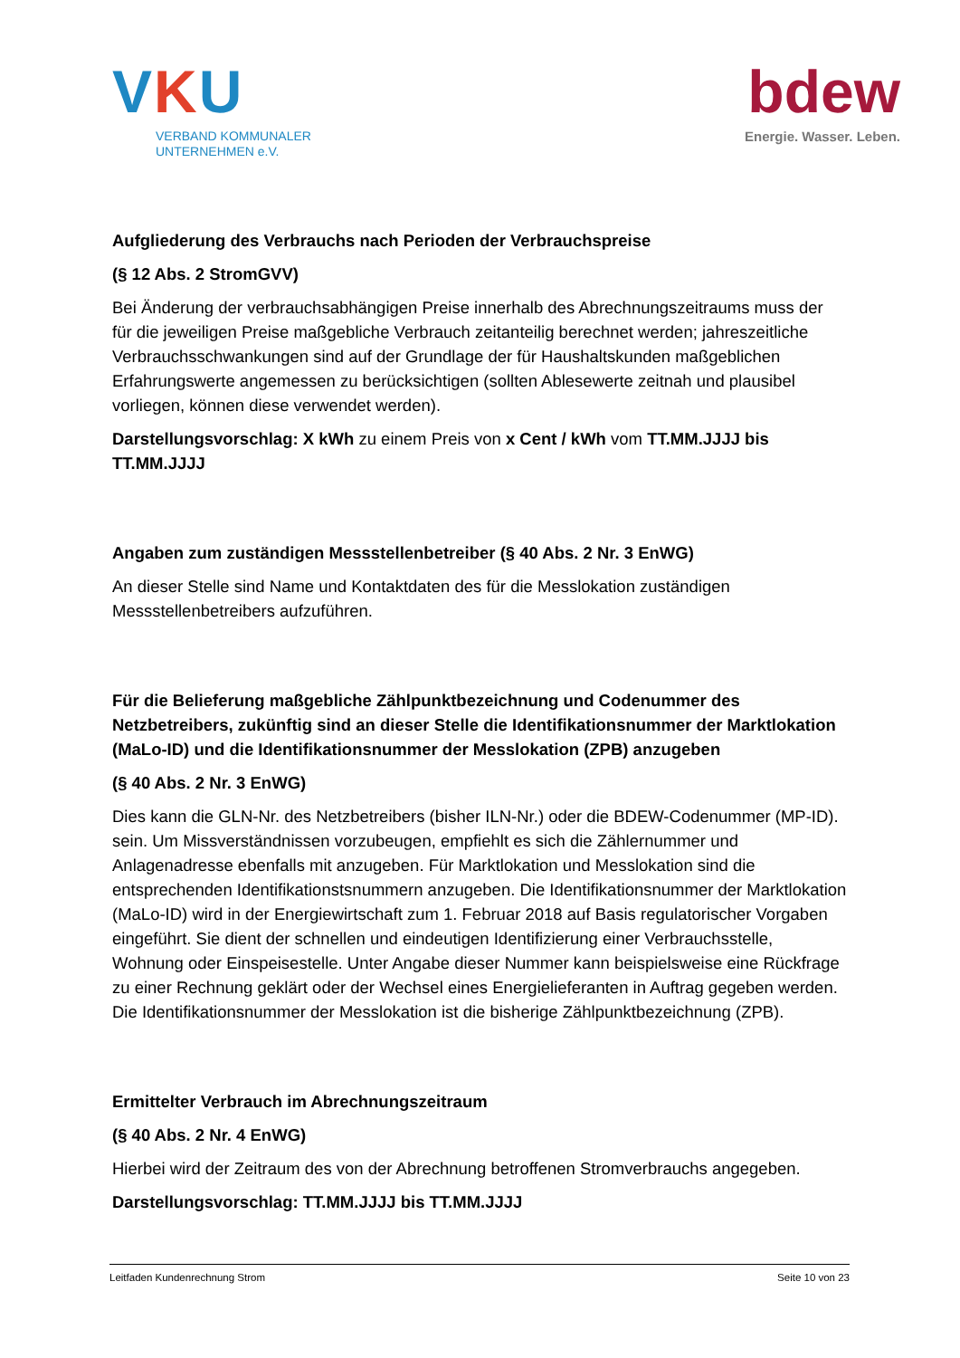VKU
VERBAND KOMMUNALER
UNTERNEHMEN e.V.
bdew
Energie. Wasser. Leben.
Aufgliederung des Verbrauchs nach Perioden der Verbrauchspreise
(§ 12 Abs. 2 StromGVV)
Bei Änderung der verbrauchsabhängigen Preise innerhalb des Abrechnungszeitraums muss der für die jeweiligen Preise maßgebliche Verbrauch zeitanteilig berechnet werden; jahreszeitliche Verbrauchsschwankungen sind auf der Grundlage der für Haushaltskunden maßgeblichen Erfahrungswerte angemessen zu berücksichtigen (sollten Ablesewerte zeitnah und plausibel vorliegen, können diese verwendet werden).
Darstellungsvorschlag: X kWh zu einem Preis von x Cent / kWh vom TT.MM.JJJJ bis TT.MM.JJJJ
Angaben zum zuständigen Messstellenbetreiber (§ 40 Abs. 2 Nr. 3 EnWG)
An dieser Stelle sind Name und Kontaktdaten des für die Messlokation zuständigen Messstellenbetreibers aufzuführen.
Für die Belieferung maßgebliche Zählpunktbezeichnung und Codenummer des Netzbetreibers, zukünftig sind an dieser Stelle die Identifikationsnummer der Marktlokation (MaLo-ID) und die Identifikationsnummer der Messlokation (ZPB) anzugeben
(§ 40 Abs. 2 Nr. 3 EnWG)
Dies kann die GLN-Nr. des Netzbetreibers (bisher ILN-Nr.) oder die BDEW-Codenummer (MP-ID). sein. Um Missverständnissen vorzubeugen, empfiehlt es sich die Zählernummer und Anlagenadresse ebenfalls mit anzugeben. Für Marktlokation und Messlokation sind die entsprechenden Identifikationstsnummern anzugeben. Die Identifikationsnummer der Marktlokation (MaLo-ID) wird in der Energiewirtschaft zum 1. Februar 2018 auf Basis regulatorischer Vorgaben eingeführt. Sie dient der schnellen und eindeutigen Identifizierung einer Verbrauchsstelle, Wohnung oder Einspeisestelle. Unter Angabe dieser Nummer kann beispielsweise eine Rückfrage zu einer Rechnung geklärt oder der Wechsel eines Energielieferanten in Auftrag gegeben werden. Die Identifikationsnummer der Messlokation ist die bisherige Zählpunktbezeichnung (ZPB).
Ermittelter Verbrauch im Abrechnungszeitraum
(§ 40 Abs. 2 Nr. 4 EnWG)
Hierbei wird der Zeitraum des von der Abrechnung betroffenen Stromverbrauchs angegeben.
Darstellungsvorschlag: TT.MM.JJJJ bis TT.MM.JJJJ
Leitfaden Kundenrechnung Strom Seite 10 von 23